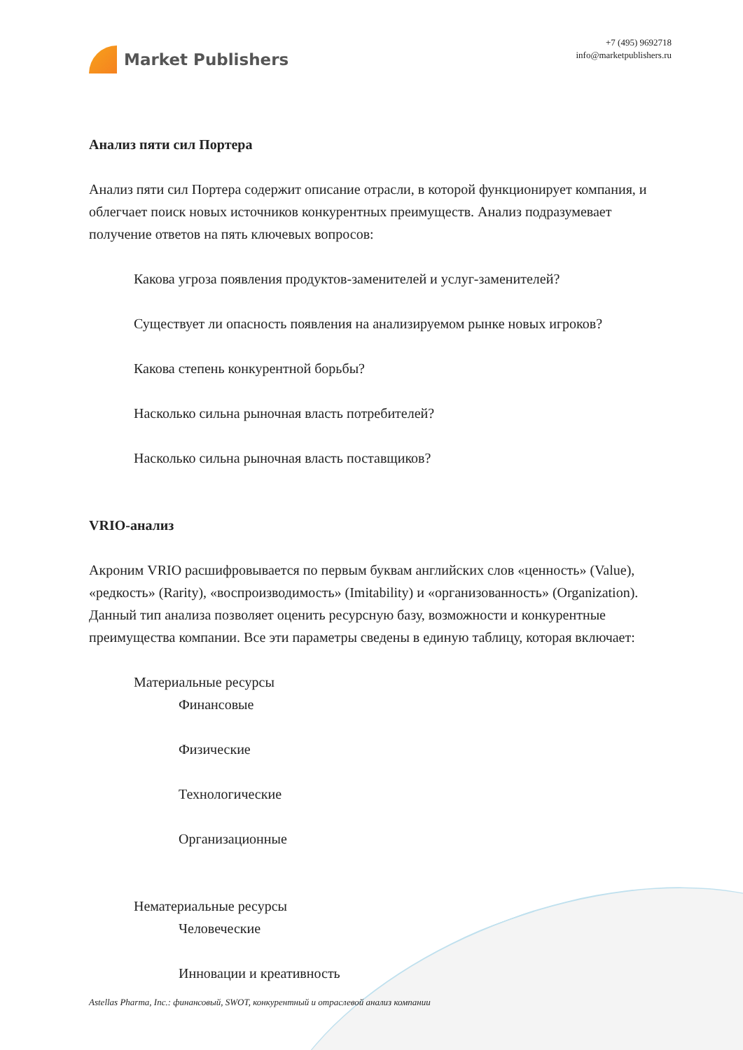Market Publishers
+7 (495) 9692718
info@marketpublishers.ru
Анализ пяти сил Портера
Анализ пяти сил Портера содержит описание отрасли, в которой функционирует компания, и облегчает поиск новых источников конкурентных преимуществ. Анализ подразумевает получение ответов на пять ключевых вопросов:
Какова угроза появления продуктов-заменителей и услуг-заменителей?
Существует ли опасность появления на анализируемом рынке новых игроков?
Какова степень конкурентной борьбы?
Насколько сильна рыночная власть потребителей?
Насколько сильна рыночная власть поставщиков?
VRIO-анализ
Акроним VRIO расшифровывается по первым буквам английских слов «ценность» (Value), «редкость» (Rarity), «воспроизводимость» (Imitability) и «организованность» (Organization). Данный тип анализа позволяет оценить ресурсную базу, возможности и конкурентные преимущества компании. Все эти параметры сведены в единую таблицу, которая включает:
Материальные ресурсы
Финансовые
Физические
Технологические
Организационные
Нематериальные ресурсы
Человеческие
Инновации и креативность
Astellas Pharma, Inc.: финансовый, SWOT, конкурентный и отраслевой анализ компании